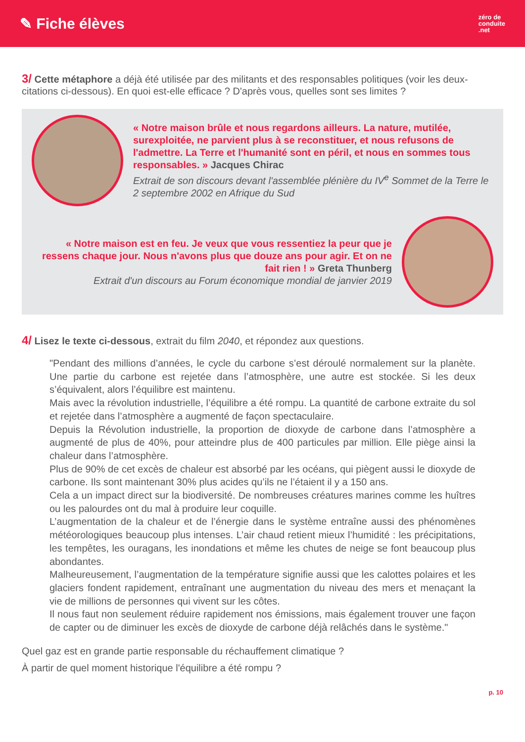✎ Fiche élèves
zéro de
conduite
.net
3/ Cette métaphore a déjà été utilisée par des militants et des responsables politiques (voir les deux-citations ci-dessous). En quoi est-elle efficace ? D'après vous, quelles sont ses limites ?
« Notre maison brûle et nous regardons ailleurs. La nature, mutilée, surexploitée, ne parvient plus à se reconstituer, et nous refusons de l'admettre. La Terre et l'humanité sont en péril, et nous en sommes tous responsables. » Jacques Chirac
Extrait de son discours devant l'assemblée plénière du IV<sup>e</sup> Sommet de la Terre le 2 septembre 2002 en Afrique du Sud
« Notre maison est en feu. Je veux que vous ressentiez la peur que je ressens chaque jour. Nous n'avons plus que douze ans pour agir. Et on ne fait rien ! » Greta Thunberg
Extrait d'un discours au Forum économique mondial de janvier 2019
4/ Lisez le texte ci-dessous, extrait du film 2040, et répondez aux questions.
"Pendant des millions d’années, le cycle du carbone s’est déroulé normalement sur la planète. Une partie du carbone est rejetée dans l’atmosphère, une autre est stockée. Si les deux s’équivalent, alors l’équilibre est maintenu.
Mais avec la révolution industrielle, l’équilibre a été rompu. La quantité de carbone extraite du sol et rejetée dans l’atmosphère a augmenté de façon spectaculaire.
Depuis la Révolution industrielle, la proportion de dioxyde de carbone dans l’atmosphère a augmenté de plus de 40%, pour atteindre plus de 400 particules par million. Elle piège ainsi la chaleur dans l’atmosphère.
Plus de 90% de cet excès de chaleur est absorbé par les océans, qui piègent aussi le dioxyde de carbone. Ils sont maintenant 30% plus acides qu’ils ne l’étaient il y a 150 ans.
Cela a un impact direct sur la biodiversité. De nombreuses créatures marines comme les huîtres ou les palourdes ont du mal à produire leur coquille.
L’augmentation de la chaleur et de l’énergie dans le système entraîne aussi des phénomènes météorologiques beaucoup plus intenses. L’air chaud retient mieux l’humidité : les précipitations, les tempêtes, les ouragans, les inondations et même les chutes de neige se font beaucoup plus abondantes.
Malheureusement, l’augmentation de la température signifie aussi que les calottes polaires et les glaciers fondent rapidement, entraînant une augmentation du niveau des mers et menaçant la vie de millions de personnes qui vivent sur les côtes.
Il nous faut non seulement réduire rapidement nos émissions, mais également trouver une façon de capter ou de diminuer les excès de dioxyde de carbone déjà relâchés dans le système."
Quel gaz est en grande partie responsable du réchauffement climatique ?
À partir de quel moment historique l'équilibre a été rompu ?
p. 10